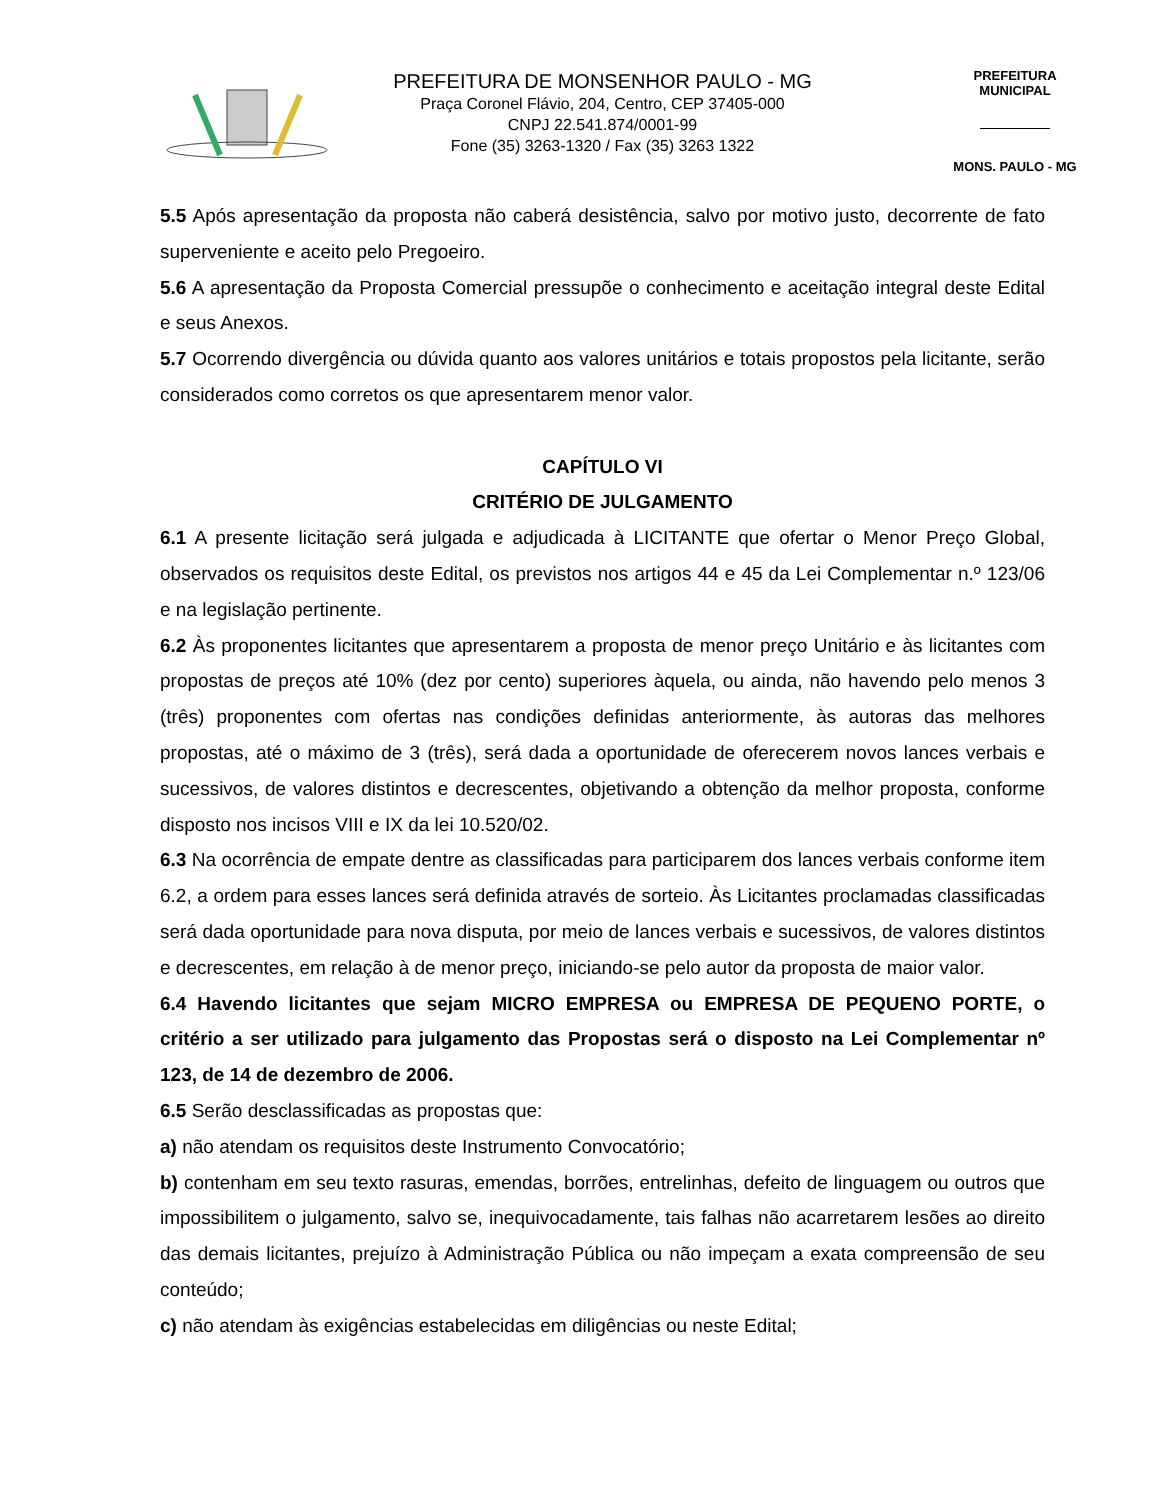PREFEITURA DE MONSENHOR PAULO - MG
Praça Coronel Flávio, 204, Centro, CEP 37405-000
CNPJ 22.541.874/0001-99
Fone (35) 3263-1320 / Fax (35) 3263 1322
PREFEITURA MUNICIPAL
MONS. PAULO - MG
5.5 Após apresentação da proposta não caberá desistência, salvo por motivo justo, decorrente de fato superveniente e aceito pelo Pregoeiro.
5.6 A apresentação da Proposta Comercial pressupõe o conhecimento e aceitação integral deste Edital e seus Anexos.
5.7 Ocorrendo divergência ou dúvida quanto aos valores unitários e totais propostos pela licitante, serão considerados como corretos os que apresentarem menor valor.
CAPÍTULO VI
CRITÉRIO DE JULGAMENTO
6.1 A presente licitação será julgada e adjudicada à LICITANTE que ofertar o Menor Preço Global, observados os requisitos deste Edital, os previstos nos artigos 44 e 45 da Lei Complementar n.º 123/06 e na legislação pertinente.
6.2 Às proponentes licitantes que apresentarem a proposta de menor preço Unitário e às licitantes com propostas de preços até 10% (dez por cento) superiores àquela, ou ainda, não havendo pelo menos 3 (três) proponentes com ofertas nas condições definidas anteriormente, às autoras das melhores propostas, até o máximo de 3 (três), será dada a oportunidade de oferecerem novos lances verbais e sucessivos, de valores distintos e decrescentes, objetivando a obtenção da melhor proposta, conforme disposto nos incisos VIII e IX da lei 10.520/02.
6.3 Na ocorrência de empate dentre as classificadas para participarem dos lances verbais conforme item 6.2, a ordem para esses lances será definida através de sorteio. Às Licitantes proclamadas classificadas será dada oportunidade para nova disputa, por meio de lances verbais e sucessivos, de valores distintos e decrescentes, em relação à de menor preço, iniciando-se pelo autor da proposta de maior valor.
6.4 Havendo licitantes que sejam MICRO EMPRESA ou EMPRESA DE PEQUENO PORTE, o critério a ser utilizado para julgamento das Propostas será o disposto na Lei Complementar nº 123, de 14 de dezembro de 2006.
6.5 Serão desclassificadas as propostas que:
a) não atendam os requisitos deste Instrumento Convocatório;
b) contenham em seu texto rasuras, emendas, borrões, entrelinhas, defeito de linguagem ou outros que impossibilitem o julgamento, salvo se, inequivocadamente, tais falhas não acarretarem lesões ao direito das demais licitantes, prejuízo à Administração Pública ou não impeçam a exata compreensão de seu conteúdo;
c) não atendam às exigências estabelecidas em diligências ou neste Edital;